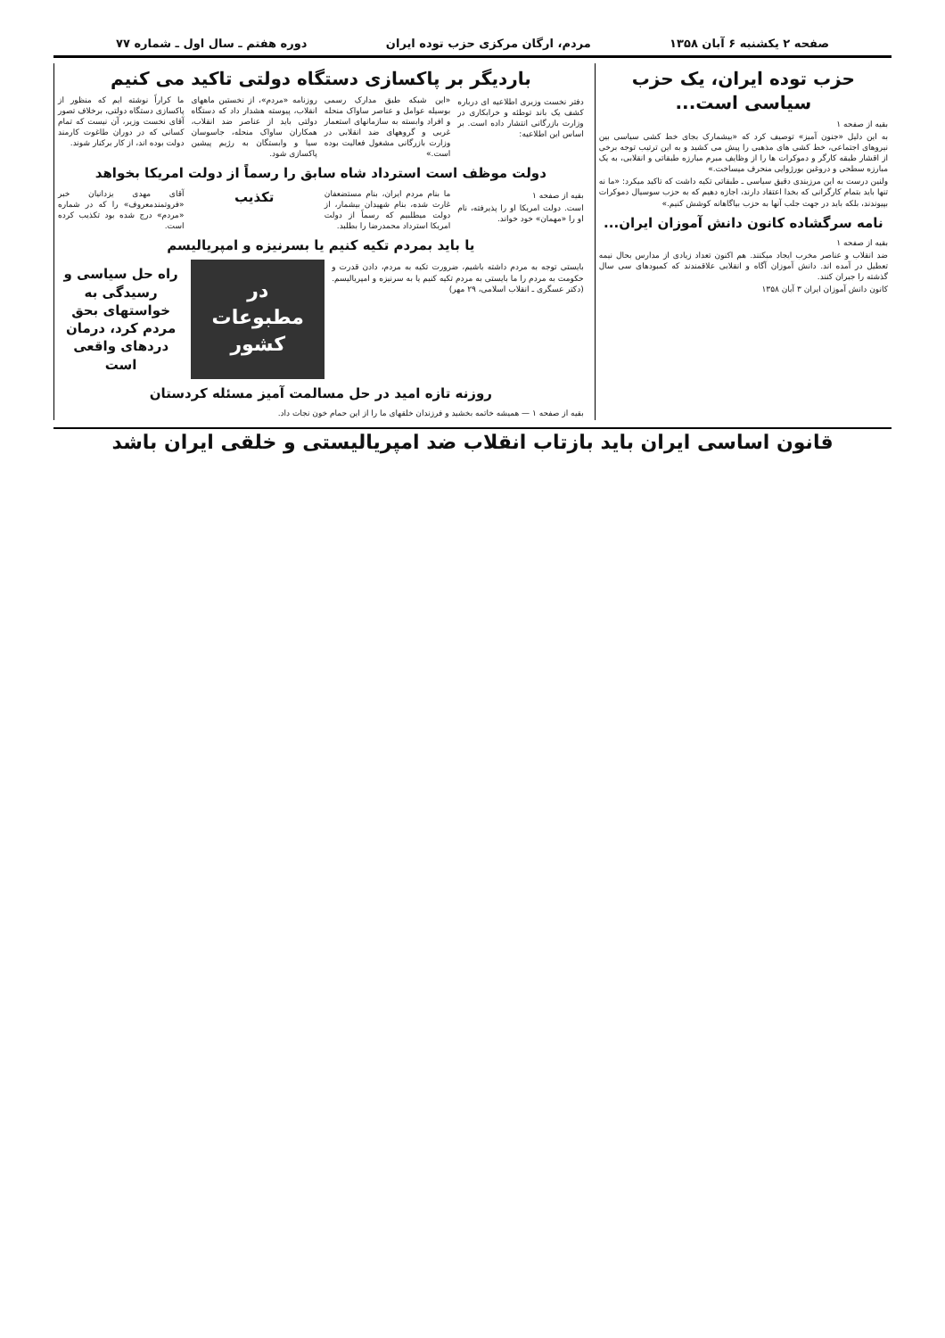صفحه ۲ یکشنبه ۶ آبان ۱۳۵۸ مردم، ارگان مرکزی حزب توده ایران دوره هفتم ـ سال اول ـ شماره ۷۷
حزب توده ایران، یک حزب سیاسی است...
بقیه از صفحه ۱
به این دلیل «جنون آمیز» توصیف کرد که «بیشمارک بجای خط کشی سیاسی بین نیروهای اجتماعی، خط کشی های مذهبی را پیش می کشید و به این ترتیب توجه برخی از اقشار طبقه کارگر و دموکرات ها را از وظایف مبرم مبارزه طبقاتی و انقلابی، به یک مبارزه سطحی و دروغین بورژوایی منحرف میساخت.»
ولنین درست به این مرزبندی دقیق سیاسی ـ طبقاتی تکیه داشت که تاکید میکرد: «ما نه تنها باید بتمام کارگرانی که بخدا اعتقاد دارند، اجازه دهیم که به حزب سوسیال دموکرات بپیوندند، بلکه باید در جهت جلب آنها به حزب بیاگاهانه کوشش کنیم.»
نامه سرگشاده کانون دانش آموزان ایران...
بقیه از صفحه ۱
ضد انقلاب و عناصر مخرب ایجاد میکنند. هم اکنون تعداد زیادی از مدارس بحال نیمه تعطیل در آمده اند. دانش آموزان آگاه و انقلابی علاقمندند که کمبودهای سی سال گذشته را جبران کنند.
کانون دانش آموزان ایران ۳ آبان ۱۳۵۸
باردیگر بر پاکسازی دستگاه دولتی تاکید می کنیم
دفتر نخست وزیری اطلاعیه ای درباره کشف یک باند توطئه و خرابکاری در وزارت بازرگانی انتشار داده است. بر اساس این اطلاعیه:
«این شبکه طبق مدارک رسمی بوسیله عوامل و عناصر ساواک منحله و افراد وابسته به سازمانهای استعمار غربی و گروههای ضد انقلابی در وزارت بازرگانی مشغول فعالیت بوده است.»
روزنامه «مردم»، از نخستین ماههای انقلاب، پیوسته هشدار داد که دستگاه دولتی باید از عناصر ضد انقلاب، همکاران ساواک منحله، جاسوسان سیا و وابستگان به رژیم پیشین پاکسازی شود.
ما کراراً نوشته ایم که منظور از پاکسازی دستگاه دولتی، برخلاف تصور آقای نخست وزیر، آن نیست که تمام کسانی که در دوران طاغوت کارمند دولت بوده اند، از کار برکنار شوند.
دولت موظف است استرداد شاه سابق را رسماً از دولت امریکا بخواهد
بقیه از صفحه ۱
است. دولت امریکا او را پذیرفته، نام او را «مهمان» خود خواند.
ما بنام مردم ایران، بنام مستضعفان غارت شده، بنام شهیدان بیشمار، از دولت میطلبیم که رسماً از دولت امریکا استرداد محمدرضا را بطلبد.
تکذیب
آقای مهدی یزدانیان خبر «فروتمندمعروف» را که در شماره «مردم» درج شده بود تکذیب کرده است.
یا باید بمردم تکیه کنیم یا بسرنیزه و امپریالیسم
بایستی توجه به مردم داشته باشیم، ضرورت تکیه به مردم، دادن قدرت و حکومت به مردم را ما بایستی به مردم تکیه کنیم یا به سرنیزه و امپریالیسم. (دکتر عسگری ـ انقلاب اسلامی، ۲۹ مهر)
در مطبوعات کشور
راه حل سیاسی و رسیدگی به خواستهای بحق مردم کرد، درمان دردهای واقعی است
روزنه تازه امید در حل مسالمت آمیز مسئله کردستان
بقیه از صفحه ۱ — همیشه خاتمه بخشید و فرزندان خلقهای ما را از این حمام خون نجات داد.
قانون اساسی ایران باید بازتاب انقلاب ضد امپریالیستی و خلقی ایران باشد